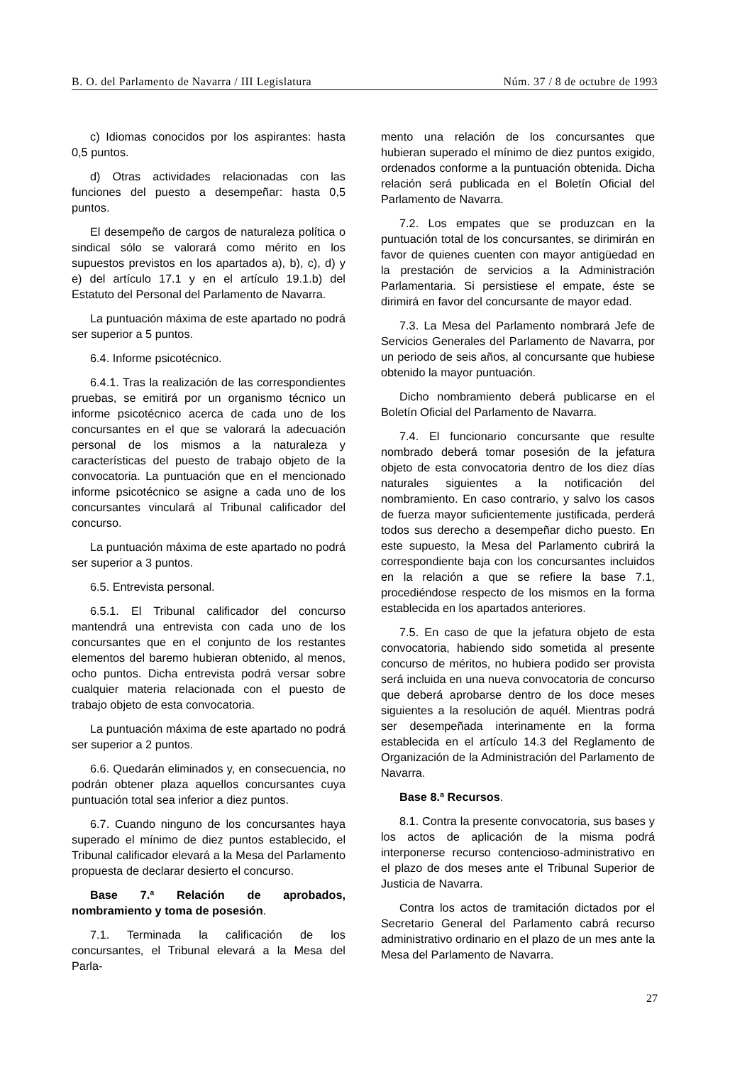B. O. del Parlamento de Navarra / III Legislatura Núm. 37 / 8 de octubre de 1993
c) Idiomas conocidos por los aspirantes: hasta 0,5 puntos.
d) Otras actividades relacionadas con las funciones del puesto a desempeñar: hasta 0,5 puntos.
El desempeño de cargos de naturaleza política o sindical sólo se valorará como mérito en los supuestos previstos en los apartados a), b), c), d) y e) del artículo 17.1 y en el artículo 19.1.b) del Estatuto del Personal del Parlamento de Navarra.
La puntuación máxima de este apartado no podrá ser superior a 5 puntos.
6.4. Informe psicotécnico.
6.4.1. Tras la realización de las correspondientes pruebas, se emitirá por un organismo técnico un informe psicotécnico acerca de cada uno de los concursantes en el que se valorará la adecuación personal de los mismos a la naturaleza y características del puesto de trabajo objeto de la convocatoria. La puntuación que en el mencionado informe psicotécnico se asigne a cada uno de los concursantes vinculará al Tribunal calificador del concurso.
La puntuación máxima de este apartado no podrá ser superior a 3 puntos.
6.5. Entrevista personal.
6.5.1. El Tribunal calificador del concurso mantendrá una entrevista con cada uno de los concursantes que en el conjunto de los restantes elementos del baremo hubieran obtenido, al menos, ocho puntos. Dicha entrevista podrá versar sobre cualquier materia relacionada con el puesto de trabajo objeto de esta convocatoria.
La puntuación máxima de este apartado no podrá ser superior a 2 puntos.
6.6. Quedarán eliminados y, en consecuencia, no podrán obtener plaza aquellos concursantes cuya puntuación total sea inferior a diez puntos.
6.7. Cuando ninguno de los concursantes haya superado el mínimo de diez puntos establecido, el Tribunal calificador elevará a la Mesa del Parlamento propuesta de declarar desierto el concurso.
Base 7.ª Relación de aprobados, nombramiento y toma de posesión.
7.1. Terminada la calificación de los concursantes, el Tribunal elevará a la Mesa del Parla-
mento una relación de los concursantes que hubieran superado el mínimo de diez puntos exigido, ordenados conforme a la puntuación obtenida. Dicha relación será publicada en el Boletín Oficial del Parlamento de Navarra.
7.2. Los empates que se produzcan en la puntuación total de los concursantes, se dirimirán en favor de quienes cuenten con mayor antigüedad en la prestación de servicios a la Administración Parlamentaria. Si persistiese el empate, éste se dirimirá en favor del concursante de mayor edad.
7.3. La Mesa del Parlamento nombrará Jefe de Servicios Generales del Parlamento de Navarra, por un periodo de seis años, al concursante que hubiese obtenido la mayor puntuación.
Dicho nombramiento deberá publicarse en el Boletín Oficial del Parlamento de Navarra.
7.4. El funcionario concursante que resulte nombrado deberá tomar posesión de la jefatura objeto de esta convocatoria dentro de los diez días naturales siguientes a la notificación del nombramiento. En caso contrario, y salvo los casos de fuerza mayor suficientemente justificada, perderá todos sus derecho a desempeñar dicho puesto. En este supuesto, la Mesa del Parlamento cubrirá la correspondiente baja con los concursantes incluidos en la relación a que se refiere la base 7.1, procediéndose respecto de los mismos en la forma establecida en los apartados anteriores.
7.5. En caso de que la jefatura objeto de esta convocatoria, habiendo sido sometida al presente concurso de méritos, no hubiera podido ser provista será incluida en una nueva convocatoria de concurso que deberá aprobarse dentro de los doce meses siguientes a la resolución de aquél. Mientras podrá ser desempeñada interinamente en la forma establecida en el artículo 14.3 del Reglamento de Organización de la Administración del Parlamento de Navarra.
Base 8.ª Recursos.
8.1. Contra la presente convocatoria, sus bases y los actos de aplicación de la misma podrá interponerse recurso contencioso-administrativo en el plazo de dos meses ante el Tribunal Superior de Justicia de Navarra.
Contra los actos de tramitación dictados por el Secretario General del Parlamento cabrá recurso administrativo ordinario en el plazo de un mes ante la Mesa del Parlamento de Navarra.
27